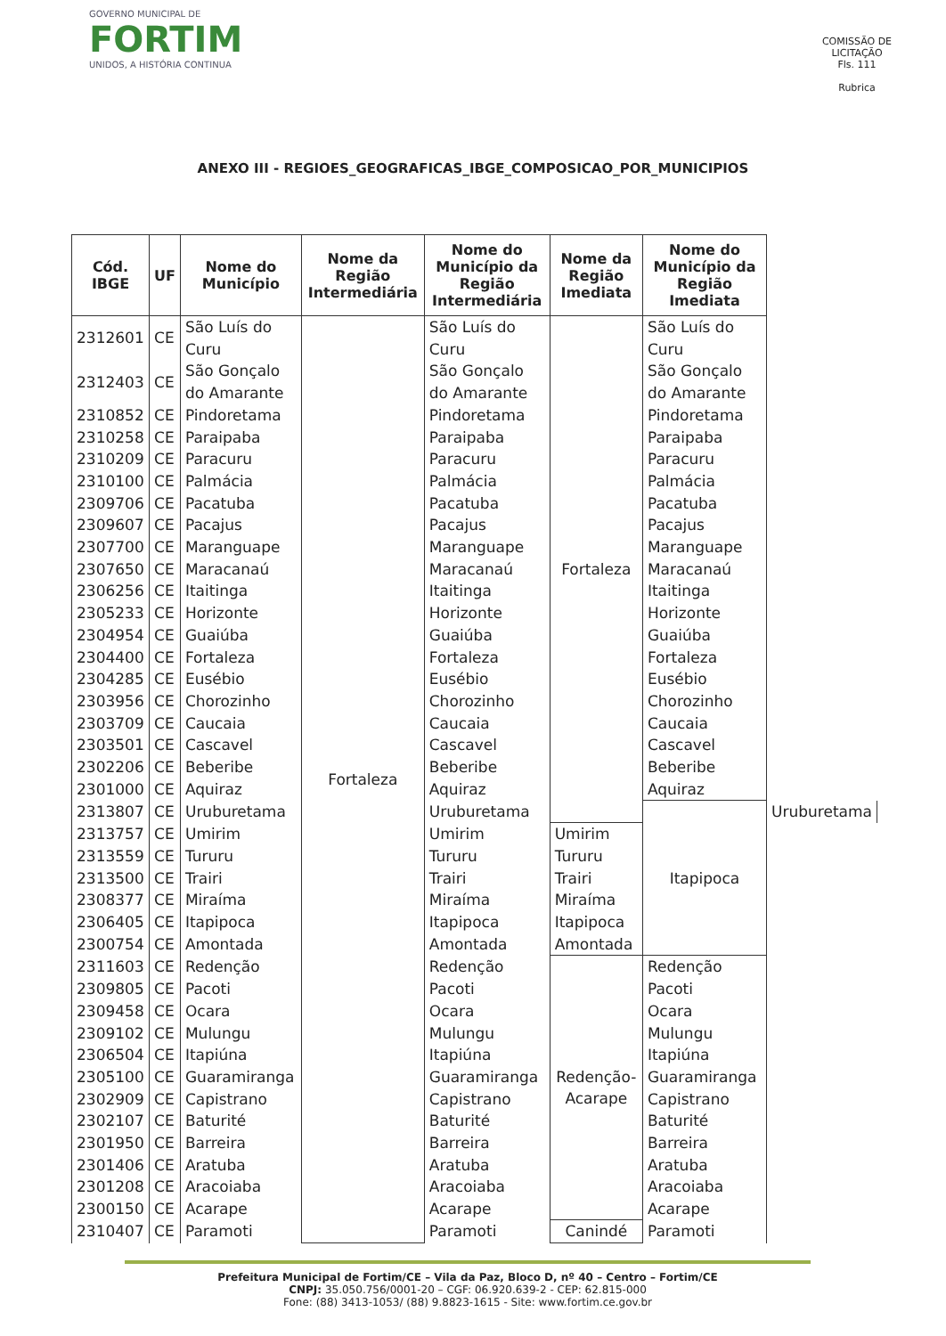GOVERNO MUNICIPAL DE
FORTIM
UNIDOS, A HISTÓRIA CONTINUA
COMISSÃO DE LICITAÇÃO
Fls. 111
Rubrica
ANEXO III - REGIOES_GEOGRAFICAS_IBGE_COMPOSICAO_POR_MUNICIPIOS
| Cód. IBGE | UF | Nome do Município | Nome da Região Intermediária | Nome do Município da Região Intermediária | Nome da Região Imediata | Nome do Município da Região Imediata | |
| --- | --- | --- | --- | --- | --- | --- | --- |
| 2312601 | CE | São Luís do Curu | Fortaleza | São Luís do Curu | Fortaleza | São Luís do Curu | |
| 2312403 | CE | São Gonçalo do Amarante | | São Gonçalo do Amarante | | São Gonçalo do Amarante | |
| 2310852 | CE | Pindoretama | | Pindoretama | | Pindoretama | |
| 2310258 | CE | Paraipaba | | Paraipaba | | Paraipaba | |
| 2310209 | CE | Paracuru | | Paracuru | | Paracuru | |
| 2310100 | CE | Palmácia | | Palmácia | | Palmácia | |
| 2309706 | CE | Pacatuba | | Pacatuba | | Pacatuba | |
| 2309607 | CE | Pacajus | | Pacajus | | Pacajus | |
| 2307700 | CE | Maranguape | | Maranguape | | Maranguape | |
| 2307650 | CE | Maracanaú | | Maracanaú | | Maracanaú | |
| 2306256 | CE | Itaitinga | | Itaitinga | | Itaitinga | |
| 2305233 | CE | Horizonte | | Horizonte | | Horizonte | |
| 2304954 | CE | Guaiúba | | Guaiúba | | Guaiúba | |
| 2304400 | CE | Fortaleza | | Fortaleza | | Fortaleza | |
| 2304285 | CE | Eusébio | | Eusébio | | Eusébio | |
| 2303956 | CE | Chorozinho | | Chorozinho | | Chorozinho | |
| 2303709 | CE | Caucaia | | Caucaia | | Caucaia | |
| 2303501 | CE | Cascavel | | Cascavel | | Cascavel | |
| 2302206 | CE | Beberibe | | Beberibe | | Beberibe | |
| 2301000 | CE | Aquiraz | | Aquiraz | | Aquiraz | |
| 2313807 | CE | Uruburetama | | Uruburetama | | Itapipoca | Uruburetama |
| 2313757 | CE | Umirim | | Umirim | Umirim | | |
| 2313559 | CE | Tururu | | Tururu | Tururu | | |
| 2313500 | CE | Trairi | | Trairi | Trairi | | |
| 2308377 | CE | Miraíma | | Miraíma | Miraíma | | |
| 2306405 | CE | Itapipoca | | Itapipoca | Itapipoca | | |
| 2300754 | CE | Amontada | | Amontada | Amontada | | |
| 2311603 | CE | Redenção | | Redenção | Redenção-Acarape | Redenção | |
| 2309805 | CE | Pacoti | | Pacoti | | Pacoti | |
| 2309458 | CE | Ocara | | Ocara | | Ocara | |
| 2309102 | CE | Mulungu | | Mulungu | | Mulungu | |
| 2306504 | CE | Itapiúna | | Itapiúna | | Itapiúna | |
| 2305100 | CE | Guaramiranga | | Guaramiranga | | Guaramiranga | |
| 2302909 | CE | Capistrano | | Capistrano | | Capistrano | |
| 2302107 | CE | Baturité | | Baturité | | Baturité | |
| 2301950 | CE | Barreira | | Barreira | | Barreira | |
| 2301406 | CE | Aratuba | | Aratuba | | Aratuba | |
| 2301208 | CE | Aracoiaba | | Aracoiaba | | Aracoiaba | |
| 2300150 | CE | Acarape | | Acarape | | Acarape | |
| 2310407 | CE | Paramoti | | Paramoti | Canindé | Paramoti | |
Prefeitura Municipal de Fortim/CE – Vila da Paz, Bloco D, nº 40 – Centro – Fortim/CE
CNPJ: 35.050.756/0001-20 – CGF: 06.920.639-2 - CEP: 62.815-000
Fone: (88) 3413-1053/ (88) 9.8823-1615 - Site: www.fortim.ce.gov.br